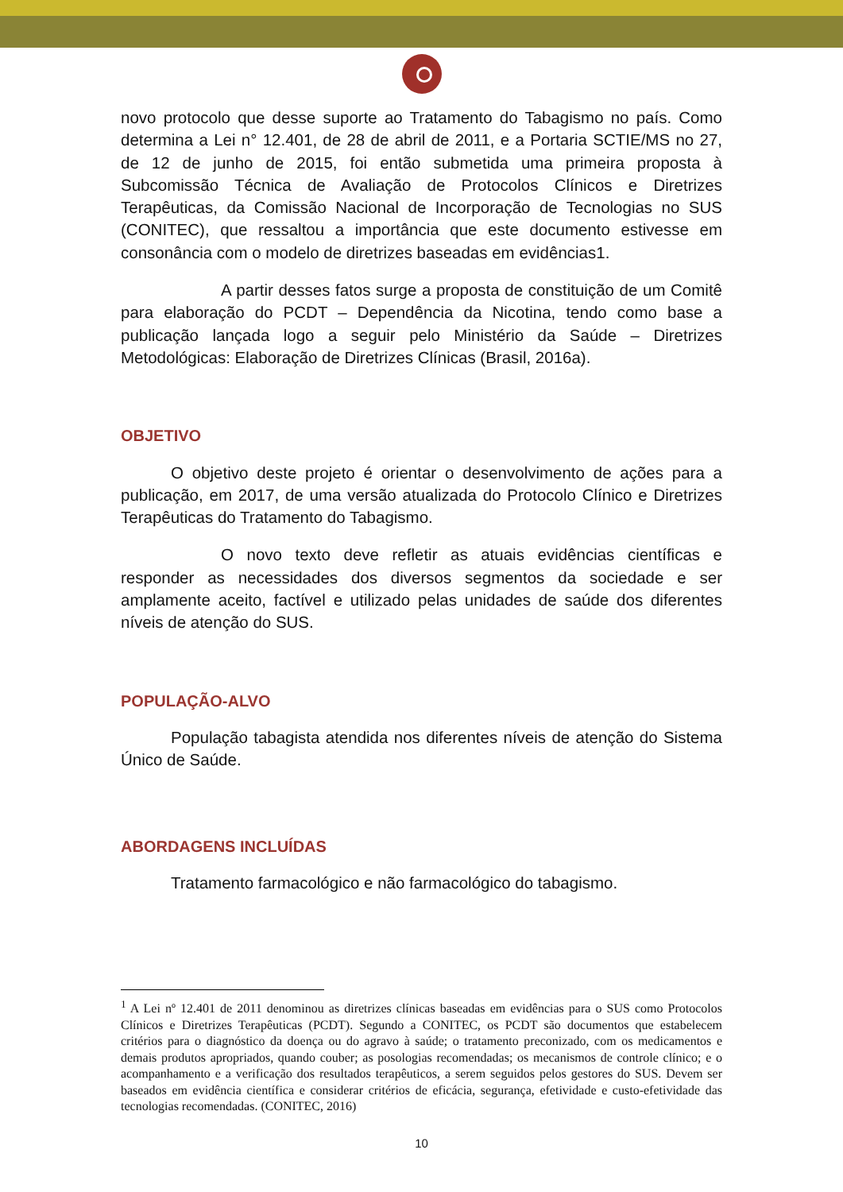novo protocolo que desse suporte ao Tratamento do Tabagismo no país. Como determina a Lei n° 12.401, de 28 de abril de 2011, e a Portaria SCTIE/MS no 27, de 12 de junho de 2015, foi então submetida uma primeira proposta à Subcomissão Técnica de Avaliação de Protocolos Clínicos e Diretrizes Terapêuticas, da Comissão Nacional de Incorporação de Tecnologias no SUS (CONITEC), que ressaltou a importância que este documento estivesse em consonância com o modelo de diretrizes baseadas em evidências1.
A partir desses fatos surge a proposta de constituição de um Comitê para elaboração do PCDT – Dependência da Nicotina, tendo como base a publicação lançada logo a seguir pelo Ministério da Saúde – Diretrizes Metodológicas: Elaboração de Diretrizes Clínicas (Brasil, 2016a).
OBJETIVO
O objetivo deste projeto é orientar o desenvolvimento de ações para a publicação, em 2017, de uma versão atualizada do Protocolo Clínico e Diretrizes Terapêuticas do Tratamento do Tabagismo.
O novo texto deve refletir as atuais evidências científicas e responder as necessidades dos diversos segmentos da sociedade e ser amplamente aceito, factível e utilizado pelas unidades de saúde dos diferentes níveis de atenção do SUS.
POPULAÇÃO-ALVO
População tabagista atendida nos diferentes níveis de atenção do Sistema Único de Saúde.
ABORDAGENS INCLUÍDAS
Tratamento farmacológico e não farmacológico do tabagismo.
<sup>1</sup> A Lei nº 12.401 de 2011 denominou as diretrizes clínicas baseadas em evidências para o SUS como Protocolos Clínicos e Diretrizes Terapêuticas (PCDT). Segundo a CONITEC, os PCDT são documentos que estabelecem critérios para o diagnóstico da doença ou do agravo à saúde; o tratamento preconizado, com os medicamentos e demais produtos apropriados, quando couber; as posologias recomendadas; os mecanismos de controle clínico; e o acompanhamento e a verificação dos resultados terapêuticos, a serem seguidos pelos gestores do SUS. Devem ser baseados em evidência científica e considerar critérios de eficácia, segurança, efetividade e custo-efetividade das tecnologias recomendadas. (CONITEC, 2016)
10